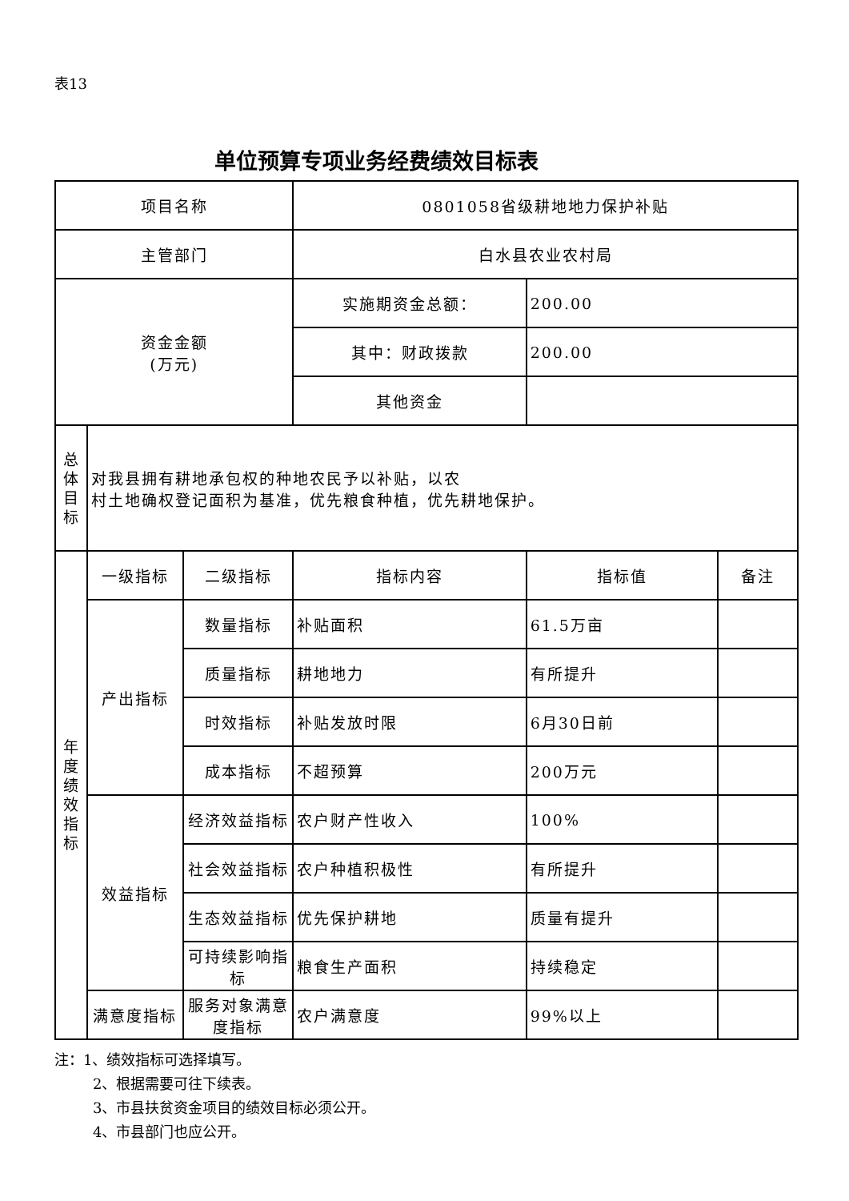表13
单位预算专项业务经费绩效目标表
| 项目名称 | | | 0801058省级耕地地力保护补贴 | | |
| 主管部门 | | | 白水县农业农村局 | | |
| 资金金额 (万元) | | | 实施期资金总额： | 200.00 | |
| | | | 其中：财政拨款 | 200.00 | |
| | | | 其他资金 | | |
| 总 体 目 标 | 对我县拥有耕地承包权的种地农民予以补贴，以农 村土地确权登记面积为基准，优先粮食种植，优先耕地保护。 | | | | |
| 年 度 绩 效 指 标 | 一级指标 | 二级指标 | 指标内容 | 指标值 | 备注 |
| | 产出指标 | 数量指标 | 补贴面积 | 61.5万亩 | |
| | | 质量指标 | 耕地地力 | 有所提升 | |
| | | 时效指标 | 补贴发放时限 | 6月30日前 | |
| | | 成本指标 | 不超预算 | 200万元 | |
| | 效益指标 | 经济效益指标 | 农户财产性收入 | 100% | |
| | | 社会效益指标 | 农户种植积极性 | 有所提升 | |
| | | 生态效益指标 | 优先保护耕地 | 质量有提升 | |
| | | 可持续影响指标 | 粮食生产面积 | 持续稳定 | |
| | 满意度指标 | 服务对象满意度指标 | 农户满意度 | 99%以上 | |
注：1、绩效指标可选择填写。
2、根据需要可往下续表。
3、市县扶贫资金项目的绩效目标必须公开。
4、市县部门也应公开。